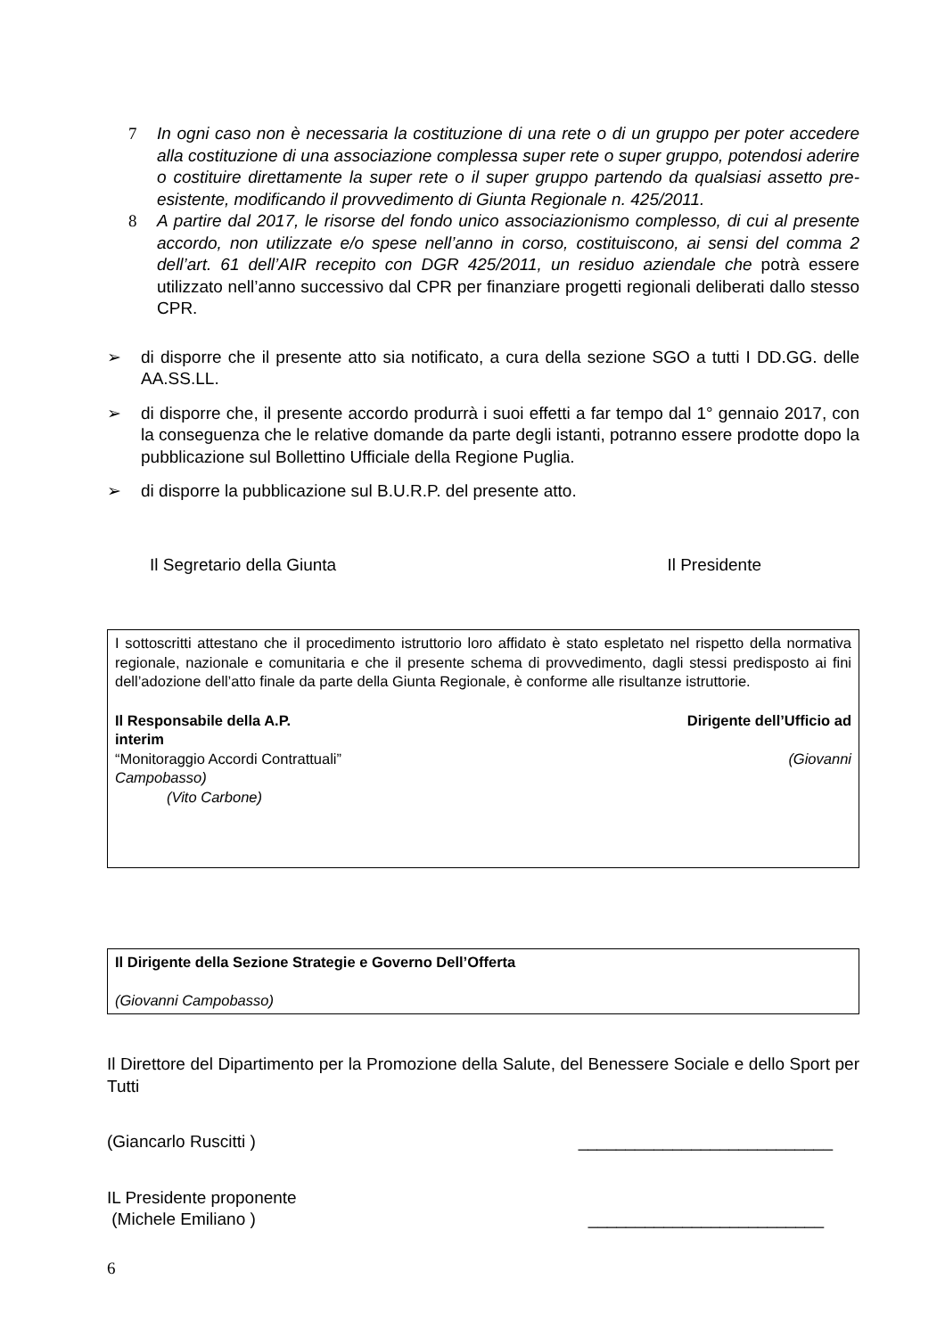7 In ogni caso non è necessaria la costituzione di una rete o di un gruppo per poter accedere alla costituzione di una associazione complessa super rete o super gruppo, potendosi aderire o costituire direttamente la super rete o il super gruppo partendo da qualsiasi assetto pre-esistente, modificando il provvedimento di Giunta Regionale n. 425/2011.
8 A partire dal 2017, le risorse del fondo unico associazionismo complesso, di cui al presente accordo, non utilizzate e/o spese nell’anno in corso, costituiscono, ai sensi del comma 2 dell’art. 61 dell’AIR recepito con DGR 425/2011, un residuo aziendale che potrà essere utilizzato nell’anno successivo dal CPR per finanziare progetti regionali deliberati dallo stesso CPR.
➢ di disporre che il presente atto sia notificato, a cura della sezione SGO a tutti I DD.GG. delle AA.SS.LL.
➢ di disporre che, il presente accordo produrrà i suoi effetti a far tempo dal 1° gennaio 2017, con la conseguenza che le relative domande da parte degli istanti, potranno essere prodotte dopo la pubblicazione sul Bollettino Ufficiale della Regione Puglia.
➢ di disporre la pubblicazione sul B.U.R.P. del presente atto.
Il Segretario della Giunta Il Presidente
I sottoscritti attestano che il procedimento istruttorio loro affidato è stato espletato nel rispetto della normativa regionale, nazionale e comunitaria e che il presente schema di provvedimento, dagli stessi predisposto ai fini dell’adozione dell’atto finale da parte della Giunta Regionale, è conforme alle risultanze istruttorie.
Il Responsabile della A.P. Dirigente dell’Ufficio ad
interim
“Monitoraggio Accordi Contrattuali” (Giovanni
Campobasso)
(Vito Carbone)
Il Dirigente della Sezione Strategie e Governo Dell’Offerta
(Giovanni Campobasso)
Il Direttore del Dipartimento per la Promozione della Salute, del Benessere Sociale e dello Sport per Tutti
(Giancarlo Ruscitti ) ___________________________
IL Presidente proponente
(Michele Emiliano ) _________________________
6